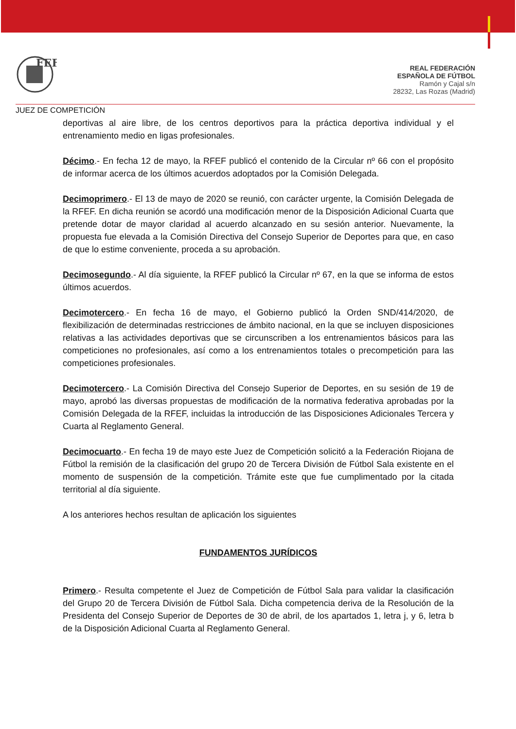FEF
REAL FEDERACIÓN
ESPAÑOLA DE FÚTBOL
Ramón y Cajal s/n
28232, Las Rozas (Madrid)
JUEZ DE COMPETICIÓN
deportivas al aire libre, de los centros deportivos para la práctica deportiva individual y el entrenamiento medio en ligas profesionales.
Décimo.- En fecha 12 de mayo, la RFEF publicó el contenido de la Circular nº 66 con el propósito de informar acerca de los últimos acuerdos adoptados por la Comisión Delegada.
Decimoprimero.- El 13 de mayo de 2020 se reunió, con carácter urgente, la Comisión Delegada de la RFEF. En dicha reunión se acordó una modificación menor de la Disposición Adicional Cuarta que pretende dotar de mayor claridad al acuerdo alcanzado en su sesión anterior. Nuevamente, la propuesta fue elevada a la Comisión Directiva del Consejo Superior de Deportes para que, en caso de que lo estime conveniente, proceda a su aprobación.
Decimosegundo.- Al día siguiente, la RFEF publicó la Circular nº 67, en la que se informa de estos últimos acuerdos.
Decimotercero.- En fecha 16 de mayo, el Gobierno publicó la Orden SND/414/2020, de flexibilización de determinadas restricciones de ámbito nacional, en la que se incluyen disposiciones relativas a las actividades deportivas que se circunscriben a los entrenamientos básicos para las competiciones no profesionales, así como a los entrenamientos totales o precompetición para las competiciones profesionales.
Decimotercero.- La Comisión Directiva del Consejo Superior de Deportes, en su sesión de 19 de mayo, aprobó las diversas propuestas de modificación de la normativa federativa aprobadas por la Comisión Delegada de la RFEF, incluidas la introducción de las Disposiciones Adicionales Tercera y Cuarta al Reglamento General.
Decimocuarto.- En fecha 19 de mayo este Juez de Competición solicitó a la Federación Riojana de Fútbol la remisión de la clasificación del grupo 20 de Tercera División de Fútbol Sala existente en el momento de suspensión de la competición. Trámite este que fue cumplimentado por la citada territorial al día siguiente.
A los anteriores hechos resultan de aplicación los siguientes
FUNDAMENTOS JURÍDICOS
Primero.- Resulta competente el Juez de Competición de Fútbol Sala para validar la clasificación del Grupo 20 de Tercera División de Fútbol Sala. Dicha competencia deriva de la Resolución de la Presidenta del Consejo Superior de Deportes de 30 de abril, de los apartados 1, letra j, y 6, letra b de la Disposición Adicional Cuarta al Reglamento General.